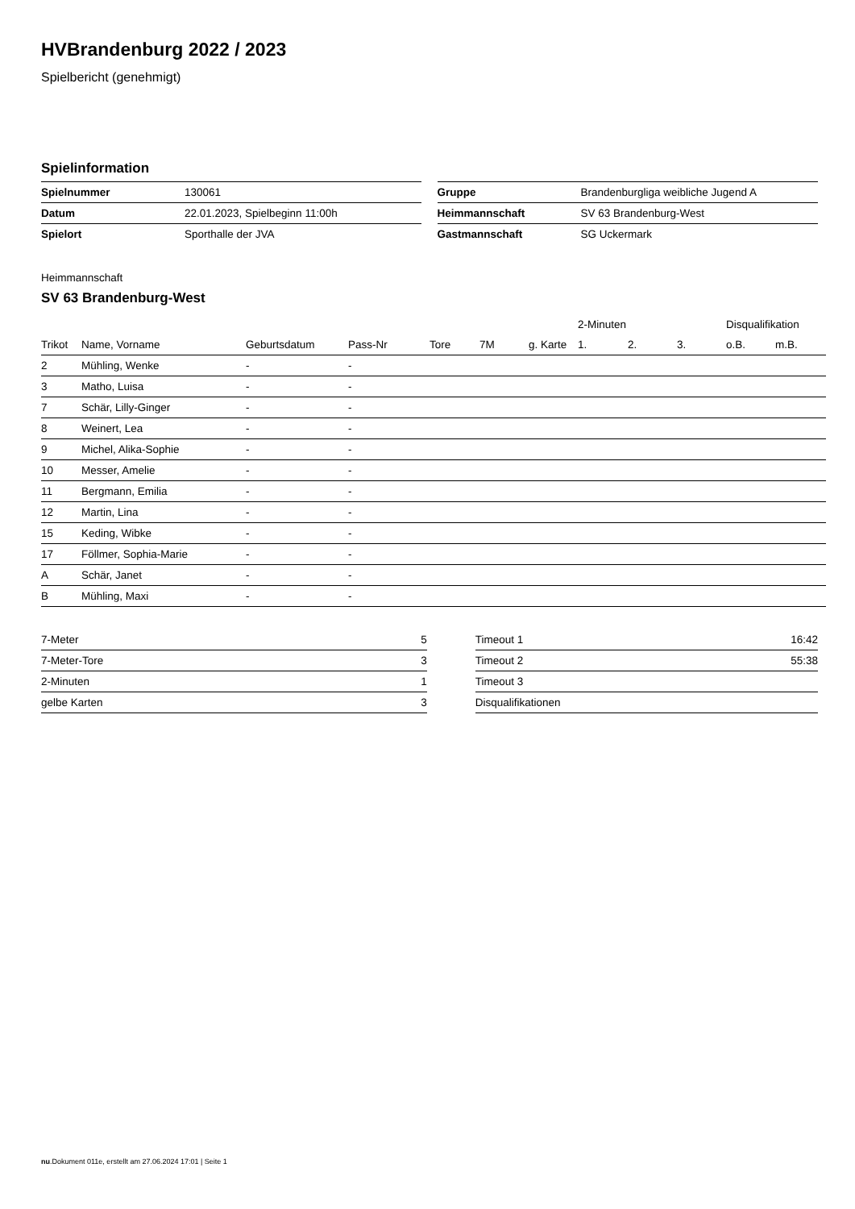HVBrandenburg 2022 / 2023
Spielbericht (genehmigt)
Spielinformation
| Spielnummer | 130061 |
| Datum | 22.01.2023, Spielbeginn 11:00h |
| Spielort | Sporthalle der JVA |
| Gruppe | Brandenburgliga weibliche Jugend A |
| Heimmannschaft | SV 63 Brandenburg-West |
| Gastmannschaft | SG Uckermark |
Heimmannschaft
SV 63 Brandenburg-West
| | | | | | | | 2-Minuten | | | Disqualifikation | |
| --- | --- | --- | --- | --- | --- | --- | --- | --- | --- | --- | --- |
| Trikot | Name, Vorname | Geburtsdatum | Pass-Nr | Tore | 7M | g. Karte | 1. | 2. | 3. | o.B. | m.B. |
| 2 | Mühling, Wenke | - | - | | | | | | | | |
| 3 | Matho, Luisa | - | - | | | | | | | | |
| 7 | Schär, Lilly-Ginger | - | - | | | | | | | | |
| 8 | Weinert, Lea | - | - | | | | | | | | |
| 9 | Michel, Alika-Sophie | - | - | | | | | | | | |
| 10 | Messer, Amelie | - | - | | | | | | | | |
| 11 | Bergmann, Emilia | - | - | | | | | | | | |
| 12 | Martin, Lina | - | - | | | | | | | | |
| 15 | Keding, Wibke | - | - | | | | | | | | |
| 17 | Föllmer, Sophia-Marie | - | - | | | | | | | | |
| A | Schär, Janet | - | - | | | | | | | | |
| B | Mühling, Maxi | - | - | | | | | | | | |
| 7-Meter | 5 |
| 7-Meter-Tore | 3 |
| 2-Minuten | 1 |
| gelbe Karten | 3 |
| Timeout 1 | 16:42 |
| Timeout 2 | 55:38 |
| Timeout 3 | |
| Disqualifikationen | |
nu.Dokument 011e, erstellt am 27.06.2024 17:01 | Seite 1